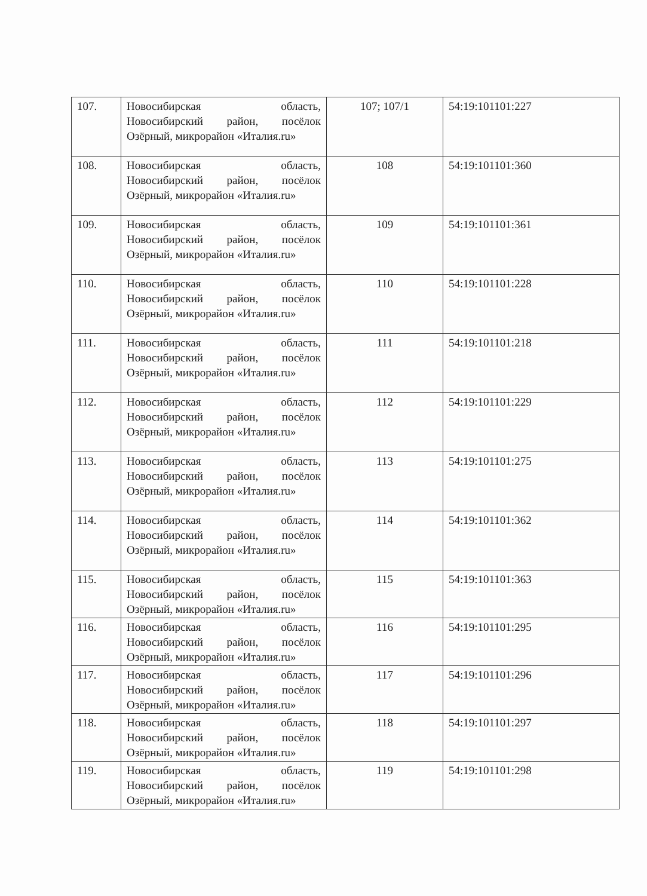| 107. | Новосибирская область, Новосибирский район, посёлок Озёрный, микрорайон «Италия.ru» | 107; 107/1 | 54:19:101101:227 |
| 108. | Новосибирская область, Новосибирский район, посёлок Озёрный, микрорайон «Италия.ru» | 108 | 54:19:101101:360 |
| 109. | Новосибирская область, Новосибирский район, посёлок Озёрный, микрорайон «Италия.ru» | 109 | 54:19:101101:361 |
| 110. | Новосибирская область, Новосибирский район, посёлок Озёрный, микрорайон «Италия.ru» | 110 | 54:19:101101:228 |
| 111. | Новосибирская область, Новосибирский район, посёлок Озёрный, микрорайон «Италия.ru» | 111 | 54:19:101101:218 |
| 112. | Новосибирская область, Новосибирский район, посёлок Озёрный, микрорайон «Италия.ru» | 112 | 54:19:101101:229 |
| 113. | Новосибирская область, Новосибирский район, посёлок Озёрный, микрорайон «Италия.ru» | 113 | 54:19:101101:275 |
| 114. | Новосибирская область, Новосибирский район, посёлок Озёрный, микрорайон «Италия.ru» | 114 | 54:19:101101:362 |
| 115. | Новосибирская область, Новосибирский район, посёлок Озёрный, микрорайон «Италия.ru» | 115 | 54:19:101101:363 |
| 116. | Новосибирская область, Новосибирский район, посёлок Озёрный, микрорайон «Италия.ru» | 116 | 54:19:101101:295 |
| 117. | Новосибирская область, Новосибирский район, посёлок Озёрный, микрорайон «Италия.ru» | 117 | 54:19:101101:296 |
| 118. | Новосибирская область, Новосибирский район, посёлок Озёрный, микрорайон «Италия.ru» | 118 | 54:19:101101:297 |
| 119. | Новосибирская область, Новосибирский район, посёлок Озёрный, микрорайон «Италия.ru» | 119 | 54:19:101101:298 |